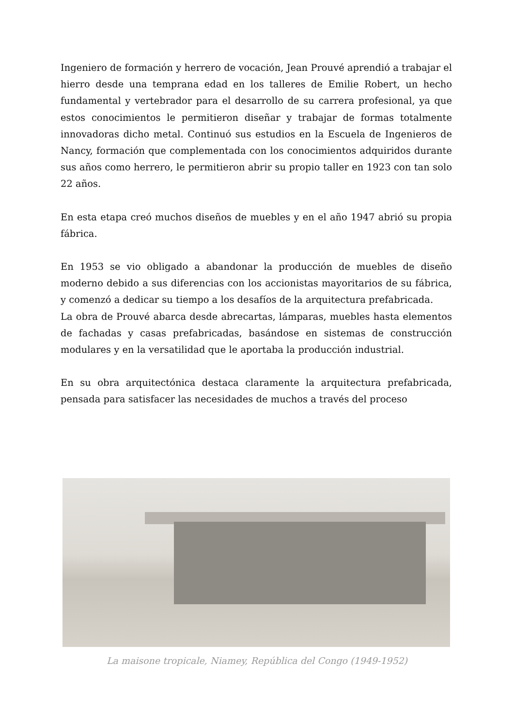Ingeniero de formación y herrero de vocación, Jean Prouvé aprendió a trabajar el hierro desde una temprana edad en los talleres de Emilie Robert, un hecho fundamental y vertebrador para el desarrollo de su carrera profesional, ya que estos conocimientos le permitieron diseñar y trabajar de formas totalmente innovadoras dicho metal. Continuó sus estudios en la Escuela de Ingenieros de Nancy, formación que complementada con los conocimientos adquiridos durante sus años como herrero, le permitieron abrir su propio taller en 1923 con tan solo 22 años.
En esta etapa creó muchos diseños de muebles y en el año 1947 abrió su propia fábrica.
En 1953 se vio obligado a abandonar la producción de muebles de diseño moderno debido a sus diferencias con los accionistas mayoritarios de su fábrica, y comenzó a dedicar su tiempo a los desafíos de la arquitectura prefabricada.
La obra de Prouvé abarca desde abrecartas, lámparas, muebles hasta elementos de fachadas y casas prefabricadas, basándose en sistemas de construcción modulares y en la versatilidad que le aportaba la producción industrial.
En su obra arquitectónica destaca claramente la arquitectura prefabricada, pensada para satisfacer las necesidades de muchos a través del proceso
La maisone tropicale, Niamey, República del Congo (1949-1952)